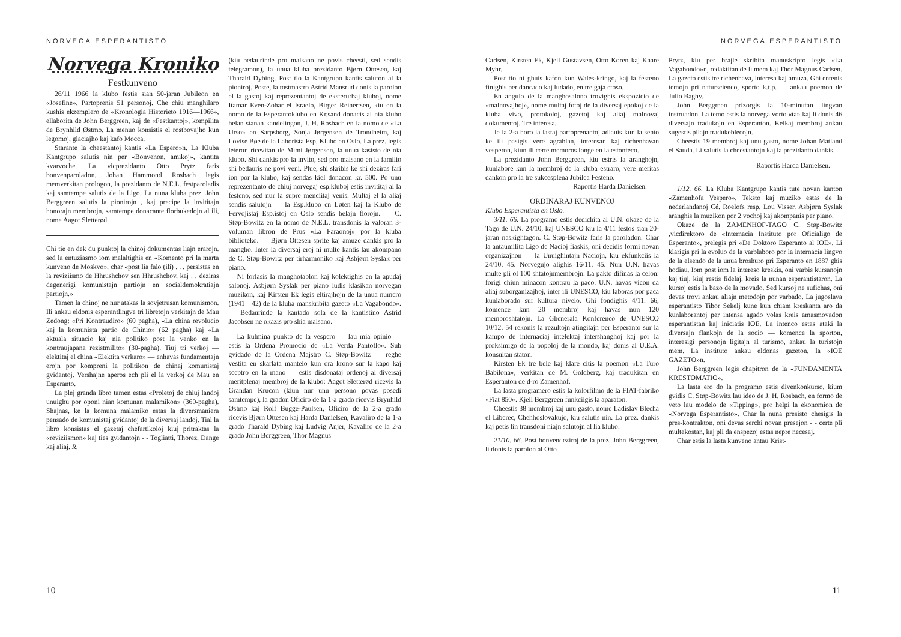NORVEGA ESPERANTISTO
Norvega Kroniko
Festkunveno
26/11 1966 la klubo festis sian 50-jaran Jubileon en «Josefine». Partoprenis 51 personoj. Che chiu manghilaro kushis ekzemplero de «Kronologia Historieto 1916—1966», ellaborita de John Berggreen, kaj de «Festkantoj», kompilita de Brynhild Østmo. La menuo konsistis el rostbovajho kun legomoj, glaciajho kaj kafo Mocca.
Starante la cheestantoj kantis «La Espero»n. La Kluba Kantgrupo salutis nin per «Bonvenon, amikoj», kantita kvarvoche. La vicprezidanto Otto Prytz faris bonvenparoladon, Johan Hammond Rosbach legis memverkitan prologon, la prezidanto de N.E.L. festparoladis kaj samtempe salutis de la Ligo. La nuna kluba prez. John Berggreen salutis la pionirojn , kaj precipe la invititajn honorajn membrojn, samtempe donacante florbukedojn al ili, nome Aagot Sletterød
Chi tie en dek du punktoj la chinoj dokumentas liajn erarojn. sed la entuziasmo iom malaltighis en «Komento pri la marta kunveno de Moskvo», char «post lia falo (ili) . . . persistas en la reviziismo de Hhrushchov sen Hhrushchov, kaj . . deziras degenerigi komunistajn partiojn en socialdemokratiajn partiojn.»
Tamen la chinoj ne nur atakas la sovjetrusan komunismon. Ili ankau eldonis esperantlingve tri libretojn verkitajn de Mau Zedong: «Pri Kontraudiro» (60 pagha), «La china revolucio kaj la komunista partio de Chinio» (62 pagha) kaj «La aktuala situacio kaj nia politiko post la venko en la kontraujapana rezistmilito» (30-pagha). Tiuj tri verkoj — elektitaj el china «Elektita verkaro» — enhavas fundamentajn erojn por kompreni la politikon de chinaj komunistaj gvidantoj. Vershajne aperos ech pli el la verkoj de Mau en Esperanto.
La plej granda libro tamen estas «Proletoj de chiuj landoj unuighu por oponi nian komunan malamikon» (360-pagha). Shajnas, ke la komuna malamiko estas la diversmaniera pensado de komunistaj gvidantoj de la diversaj landoj. Tial la libro konsistas el gazetaj chefartikoloj kiuj pritraktas la «reviziismon» kaj ties gvidantojn - - Togliatti, Thorez, Dange kaj aliaj. R.
(kiu bedaurinde pro malsano ne povis cheesti, sed sendis telegramon), la unua kluba prezidanto Bjørn Ottesen, kaj Tharald Dybing. Post tio la Kantgrupo kantis saluton al la pioniroj. Poste, la tostmastro Astrid Mansrud donis la parolon el la gastoj kaj reprezentantoj de eksterurbaj kluboj, nome Itamar Even-Zohar el Israelo, Birger Reinertsen, kiu en la nomo de la Esperantoklubo en Kr.sand donacis al nia klubo belan stanan kandelingon, J. H. Rosbach en la nomo de «La Urso» en Sarpsborg, Sonja Jørgensen de Trondheim, kaj Lovise Bøe de la Laborista Esp. Klubo en Oslo. La prez. legis leteron ricevitan de Mimi Jørgensen, la unua kasisto de nia klubo. Shi dankis pro la invito, sed pro malsano en la familio shi bedauris ne povi veni. Plue, shi skribis ke shi deziras fari ion por la klubo, kaj sendas kiel donacon kr. 500. Po unu reprezentanto de chiuj norvegaj esp.kluboj estis invititaj al la festeno, sed nur la supre menciitaj venis. Multaj el la aliaj sendis salutojn — la Esp.klubo en Løten kaj la Klubo de Fervojistaj Esp.istoj en Oslo sendis belajn florojn. — C. Støp-Bowitz en la nomo de N.E.L. transdonis la valoran 3-voluman libron de Prus «La Faraonoj» por la kluba biblioteko. — Bjørn Ottesen sprite kaj amuze dankis pro la mangho. Inter la diversaj eroj ni multe kantis lau akompano de C. Støp-Bowitz per tirharmoniko kaj Asbjørn Syslak per piano.
Ni forlasis la manghotablon kaj kolektighis en la apudaj salonoj. Asbjørn Syslak per piano ludis klasikan norvegan muzikon, kaj Kirsten Ek legis eltirajhojn de la unua numero (1941—42) de la kluba manskribita gazeto «La Vagabondo». — Bedaurinde la kantado sola de la kantistino Astrid Jacobsen ne okazis pro shia malsano.
La kulmina punkto de la vespero — lau mia opinio — estis la Ordena Promocio de «La Verda Pantoflo». Sub gvidado de la Ordena Majstro C. Støp-Bowitz — reghe vestita en skarlata mantelo kun ora krono sur la kapo kaj sceptro en la mano — estis disdonataj ordenoj al diversaj meritplenaj membroj de la klubo: Aagot Sletterød ricevis la Grandan Krucon (kiun nur unu persono povas posedi samtempe), la gradon Oficiro de la 1-a grado ricevis Brynhild Østmo kaj Rolf Bugge-Paulsen, Oficiro de la 2-a grado ricevis Bjørn Ottesen kaj Harda Danielsen, Kavaliro de la 1-a grado Tharald Dybing kaj Ludvig Anjer, Kavaliro de la 2-a grado John Berggreen, Thor Magnus
10
NORVEGA ESPERANTISTO
Carlsen, Kirsten Ek, Kjell Gustavsen, Otto Koren kaj Kaare Myhr.
Post tio ni ghuis kafon kun Wales-kringo, kaj la festeno finighis per dancado kaj ludado, en tre gaja etoso.
En angulo de la manghosalono trovighis ekspozicio de «malnovajhoj», nome multaj fotoj de la diversaj epokoj de la kluba vivo, protokoloj, gazetoj kaj aliaj malnovaj dokumentoj. Tre interesa.
Je la 2-a horo la lastaj partoprenantoj adiauis kun la sento ke ili pasigis vere agrablan, interesan kaj richenhavan vesperon, kiun ili certe memoros longe en la estonteco.
La prezidanto John Berggreen, kiu estris la aranghojn, kunlabore kun la membroj de la kluba estraro, vere meritas dankon pro la tre sukcesplena Jubilea Festeno.
Raportis Harda Danielsen.
ORDINARAJ KUNVENOJ
Klubo Esperantista en Oslo.
3/11. 66. La programo estis dedichita al U.N. okaze de la Tago de U.N. 24/10, kaj UNESCO kiu la 4/11 festos sian 20-jaran naskightagon. C. Støp-Bowitz faris la paroladon. Char la antaumilita Ligo de Nacioj fiaskis, oni decidis formi novan organizajhon — la Unuighintajn Naciojn, kiu ekfunkciis la 24/10. 45. Norvegujo alighis 16/11. 45. Nun U.N. havas multe pli ol 100 shtatojnmembrojn. La pakto difinas la celon: forigi chiun minacon kontrau la paco. U.N. havas vicon da aliaj suborganizajhoj, inter ili UNESCO, kiu laboras por paca kunlaborado sur kultura nivelo. Ghi fondighis 4/11. 66, komence kun 20 membroj kaj havas nun 120 membroshtatojn. La Ghenerala Konferenco de UNESCO 10/12. 54 rekonis la rezultojn atingitajn per Esperanto sur la kampo de internaciaj intelektaj intershanghoj kaj por la proksimigo de la popoloj de la mondo, kaj donis al U.E.A. konsultan staton.
Kirsten Ek tre bele kaj klare citis la poemon «La Turo Babilona», verkitan de M. Goldberg, kaj tradukitan en Esperanton de d-ro Zamenhof.
La lasta programero estis la kolorfilmo de la FIAT-fabriko «Fiat 850». Kjell Berggreen funkciigis la aparaton.
Cheestis 38 membroj kaj unu gasto, nome Ladislav Blecha el Liberec, Chehhoslovakujo, kiu salutis nin. La prez. dankis kaj petis lin transdoni niajn salutojn al lia klubo.
21/10. 66. Post bonvendeziroj de la prez. John Berggreen, li donis la parolon al Otto
Prytz, kiu per brajle skribita manuskripto legis «La Vagabondo»n, redaktitan de li mem kaj Thor Magnus Carlsen. La gazeto estis tre richenhava, interesa kaj amuza. Ghi entenis temojn pri naturscienco, sporto k.t.p. — ankau poemon de Julio Baghy.
John Berggreen prizorgis la 10-minutan lingvan instruadon. La temo estis la norvega vorto «ta» kaj li donis 46 diversajn tradukojn en Esperanton. Kelkaj membroj ankau sugestis pliajn tradukeblecojn.
Cheestis 19 membroj kaj unu gasto, nome Johan Matland el Sauda. Li salutis la cheestantojn kaj la prezidanto dankis.
Raportis Harda Danielsen.
1/12. 66. La Kluba Kantgrupo kantis tute novan kanton «Zamenhofa Vespero». Teksto kaj muziko estas de la nederlandanoj Cé. Roelofs resp. Lou Visser. Asbjørn Syslak aranghis la muzikon por 2 vochoj kaj akompanis per piano.
Okaze de la ZAMENHOF-TAGO C. Støp-Bowitz ,vicdirektoro de «Internacia Instituto por Oficialigo de Esperanto», prelegis pri «De Doktoro Esperanto al IOE». Li klarigis pri la evoluo de la varblaboro por la internacia lingvo de la elsendo de la unua broshuro pri Esperanto en 1887 ghis hodiau. Iom post iom la intereso kreskis, oni varbis kursanojn kaj tiuj, kiuj restis fidelaj, kreis la nunan esperantistaron. La kursoj estis la bazo de la movado. Sed kursoj ne sufichas, oni devas trovi ankau aliajn metodojn por varbado. La jugoslava esperantisto Tibor Sekelj kune kun chiam kreskanta aro da kunlaborantoj per intensa agado volas kreis amasmovadon esperantistan kaj iniciatis IOE. La intenco estas ataki la diversajn flankojn de la socio — komence la sporton, interesigi personojn ligitajn al turismo, ankau la turistojn mem. La instituto ankau eldonas gazeton, la «IOE GAZETO»n.
John Berggreen legis chapitron de la «FUNDAMENTA KRESTOMATIO».
La lasta ero do la programo estis divenkonkurso, kium gvidis C. Støp-Bowitz lau ideo de J. H. Rosbach, en formo de veto lau modelo de «Tipping», por helpi la ekonomion de «Norvega Esperantisto». Char la nuna presisto chesigis la pres-kontrakton, oni devas serchi novan presejon - - certe pli multekostan, kaj pli da enspezoj estas nepre necesaj.
Char estis la lasta kunveno antau Krist-
11